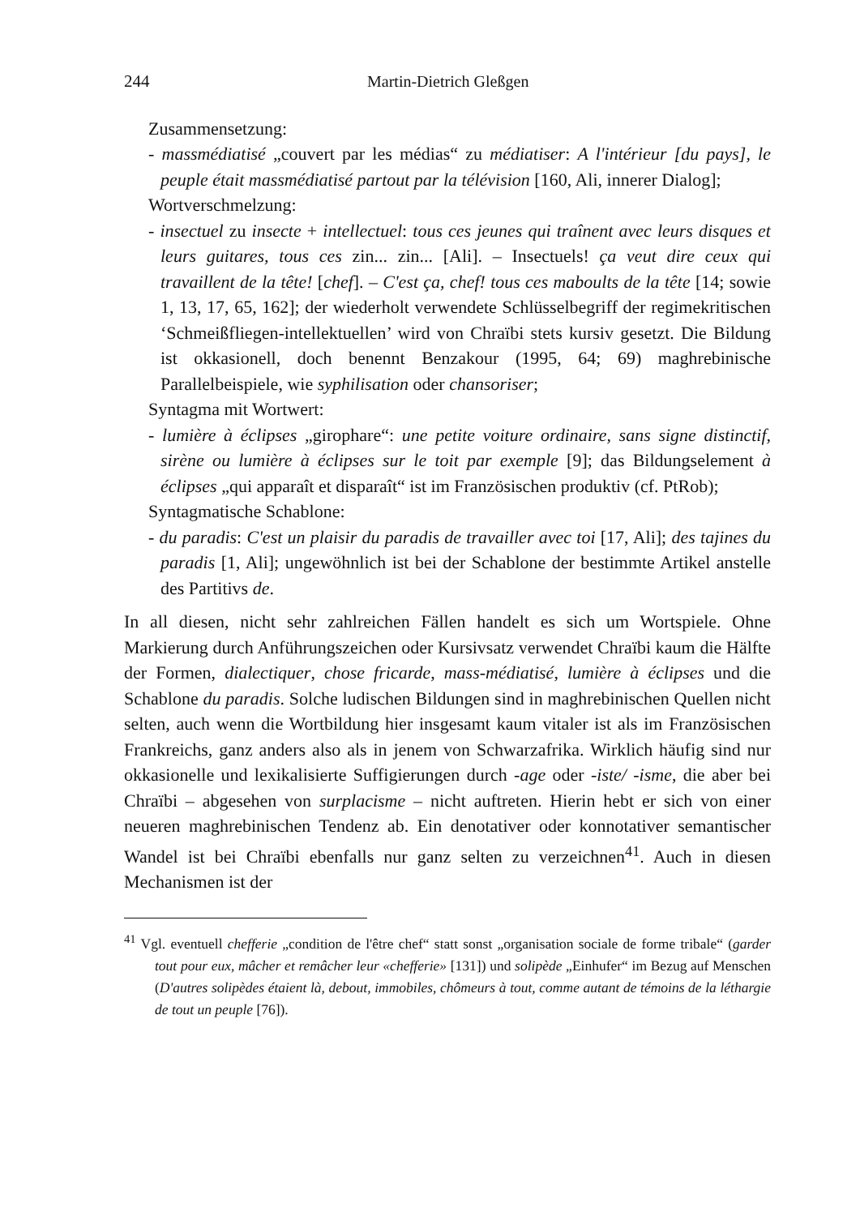244 Martin-Dietrich Gleßgen
Zusammensetzung:
- massmédiatisé „couvert par les médias“ zu médiatiser: A l'intérieur [du pays], le peuple était massmédiatisé partout par la télévision [160, Ali, innerer Dialog];
Wortverschmelzung:
- insectuel zu insecte + intellectuel: tous ces jeunes qui traînent avec leurs disques et leurs guitares, tous ces zin... zin... [Ali]. – Insectuels! ça veut dire ceux qui travaillent de la tête! [chef]. – C'est ça, chef! tous ces maboults de la tête [14; sowie 1, 13, 17, 65, 162]; der wiederholt verwendete Schlüsselbegriff der regimekritischen ‘Schmeißfliegen-intellektuellen’ wird von Chraïbi stets kursiv gesetzt. Die Bildung ist okkasionell, doch benennt Benzakour (1995, 64; 69) maghrebinische Parallelbeispiele, wie syphilisation oder chansoriser;
Syntagma mit Wortwert:
- lumière à éclipses „girophare“: une petite voiture ordinaire, sans signe distinctif, sirène ou lumière à éclipses sur le toit par exemple [9]; das Bildungselement à éclipses „qui apparaît et disparaît“ ist im Französischen produktiv (cf. PtRob);
Syntagmatische Schablone:
- du paradis: C'est un plaisir du paradis de travailler avec toi [17, Ali]; des tajines du paradis [1, Ali]; ungewöhnlich ist bei der Schablone der bestimmte Artikel anstelle des Partitivs de.
In all diesen, nicht sehr zahlreichen Fällen handelt es sich um Wortspiele. Ohne Markierung durch Anführungszeichen oder Kursivsatz verwendet Chraïbi kaum die Hälfte der Formen, dialectiquer, chose fricarde, mass-médiatisé, lumière à éclipses und die Schablone du paradis. Solche ludischen Bildungen sind in maghrebinischen Quellen nicht selten, auch wenn die Wortbildung hier insgesamt kaum vitaler ist als im Französischen Frankreichs, ganz anders also als in jenem von Schwarzafrika. Wirklich häufig sind nur okkasionelle und lexikalisierte Suffigierungen durch -age oder -iste/ -isme, die aber bei Chraïbi – abgesehen von surplacisme – nicht auftreten. Hierin hebt er sich von einer neueren maghrebinischen Tendenz ab. Ein denotativer oder konnotativer semantischer Wandel ist bei Chraïbi ebenfalls nur ganz selten zu verzeichnen<sup>41</sup>. Auch in diesen Mechanismen ist der
<sup>41</sup> Vgl. eventuell chefferie „condition de l'être chef“ statt sonst „organisation sociale de forme tribale“ (garder tout pour eux, mâcher et remâcher leur «chefferie» [131]) und solipède „Einhufer“ im Bezug auf Menschen (D'autres solipèdes étaient là, debout, immobiles, chômeurs à tout, comme autant de témoins de la léthargie de tout un peuple [76]).